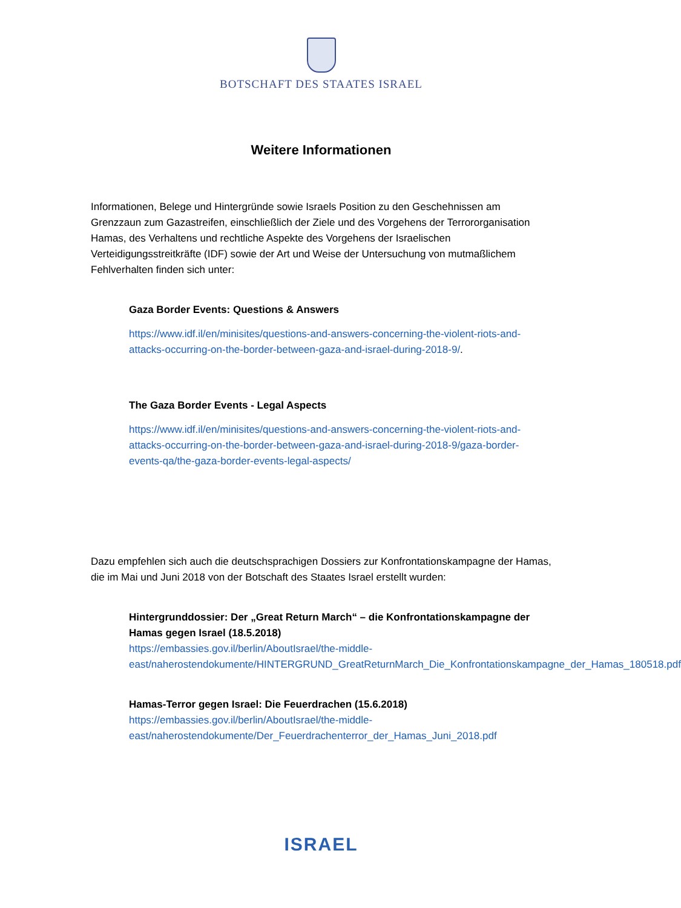BOTSCHAFT DES STAATES ISRAEL
Weitere Informationen
Informationen, Belege und Hintergründe sowie Israels Position zu den Geschehnissen am Grenzzaun zum Gazastreifen, einschließlich der Ziele und des Vorgehens der Terrororganisation Hamas, des Verhaltens und rechtliche Aspekte des Vorgehens der Israelischen Verteidigungsstreitkräfte (IDF) sowie der Art und Weise der Untersuchung von mutmaßlichem Fehlverhalten finden sich unter:
Gaza Border Events: Questions & Answers
https://www.idf.il/en/minisites/questions-and-answers-concerning-the-violent-riots-and-attacks-occurring-on-the-border-between-gaza-and-israel-during-2018-9/.
The Gaza Border Events - Legal Aspects
https://www.idf.il/en/minisites/questions-and-answers-concerning-the-violent-riots-and-attacks-occurring-on-the-border-between-gaza-and-israel-during-2018-9/gaza-border-events-qa/the-gaza-border-events-legal-aspects/
Dazu empfehlen sich auch die deutschsprachigen Dossiers zur Konfrontationskampagne der Hamas, die im Mai und Juni 2018 von der Botschaft des Staates Israel erstellt wurden:
Hintergrunddossier: Der „Great Return March“ – die Konfrontationskampagne der Hamas gegen Israel (18.5.2018)
https://embassies.gov.il/berlin/AboutIsrael/the-middle-east/naherostendokumente/HINTERGRUND_GreatReturnMarch_Die_Konfrontationskampagne_der_Hamas_180518.pdf
Hamas-Terror gegen Israel: Die Feuerdrachen (15.6.2018)
https://embassies.gov.il/berlin/AboutIsrael/the-middle-east/naherostendokumente/Der_Feuerdrachenterror_der_Hamas_Juni_2018.pdf
ISRAEL